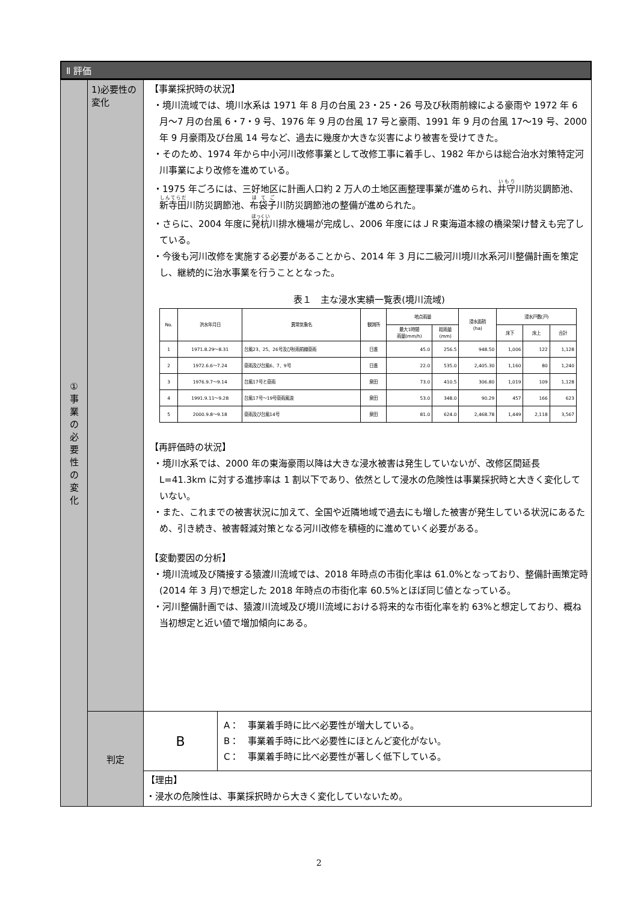Ⅱ 評価
| ① 事 業 の 必 要 性 の 変 化 | 1)必要性の変化 | 【事業採択時の状況】 ・境川流域では、境川水系は 1971 年 8 月の台風 23・25・26 号及び秋雨前線による豪雨や 1972 年 6 月～7 月の台風 6・7・9 号、1976 年 9 月の台風 17 号と豪雨、1991 年 9 月の台風 17～19 号、2000 年 9 月豪雨及び台風 14 号など、過去に幾度か大きな災害により被害を受けてきた。 ・そのため、1974 年から中小河川改修事業として改修工事に着手し、1982 年からは総合治水対策特定河川事業により改修を進めている。 ・1975 年ごろには、三好地区に計画人口約 2 万人の土地区画整理事業が進められ、 井守 川防災調節池、 新寺田 川防災調節池、 布袋子 川防災調節池の整備が進められた。 ・さらに、2004 年度に 発杭 川排水機場が完成し、2006 年度にはＪＲ東海道本線の橋梁架け替えも完了している。 ・今後も河川改修を実施する必要があることから、2014 年 3 月に二級河川境川水系河川整備計画を策定し、継続的に治水事業を行うこととなった。 表１ 主な浸水実績一覧表(境川流域) / No. / 洪水年月日 / 異常気象名 / 観測所 / 地点雨量 / / 浸水面積 (ha) / 浸水戸数(戸) / / / / --- / --- / --- / --- / --- / --- / --- / --- / --- / --- / / / / / / 最大1時間 雨量(mm/h) / 総雨量 (mm) / / 床下 / 床上 / 合計 / / 1 / 1971.8.29～8.31 / 台風23、25、26号及び秋雨前線豪雨 / 日進 / 45.0 / 256.5 / 948.50 / 1,006 / 122 / 1,128 / / 2 / 1972.6.6～7.24 / 豪雨及び台風6、7、9号 / 日進 / 22.0 / 535.0 / 2,405.30 / 1,160 / 80 / 1,240 / / 3 / 1976.9.7～9.14 / 台風17号と豪雨 / 泉田 / 73.0 / 410.5 / 306.80 / 1,019 / 109 / 1,128 / / 4 / 1991.9.11～9.28 / 台風17号～19号豪雨風浪 / 泉田 / 53.0 / 348.0 / 90.29 / 457 / 166 / 623 / / 5 / 2000.9.8～9.18 / 豪雨及び台風14号 / 泉田 / 81.0 / 624.0 / 2,468.78 / 1,449 / 2,118 / 3,567 / 【再評価時の状況】 ・境川水系では、2000 年の東海豪雨以降は大きな浸水被害は発生していないが、改修区間延長 L=41.3km に対する進捗率は 1 割以下であり、依然として浸水の危険性は事業採択時と大きく変化していない。 ・また、これまでの被害状況に加えて、全国や近隣地域で過去にも増した被害が発生している状況にあるため、引き続き、被害軽減対策となる河川改修を積極的に進めていく必要がある。 【変動要因の分析】 ・境川流域及び隣接する猿渡川流域では、2018 年時点の市街化率は 61.0%となっており、整備計画策定時(2014 年 3 月)で想定した 2018 年時点の市街化率 60.5%とほぼ同じ値となっている。 ・河川整備計画では、猿渡川流域及び境川流域における将来的な市街化率を約 63%と想定しており、概ね当初想定と近い値で増加傾向にある。 |
| | 判定 | / B / A： 事業着手時に比べ必要性が増大している。 B： 事業着手時に比べ必要性にほとんど変化がない。 C： 事業着手時に比べ必要性が著しく低下している。 / |
| | | 【理由】 ・浸水の危険性は、事業採択時から大きく変化していないため。 |
2